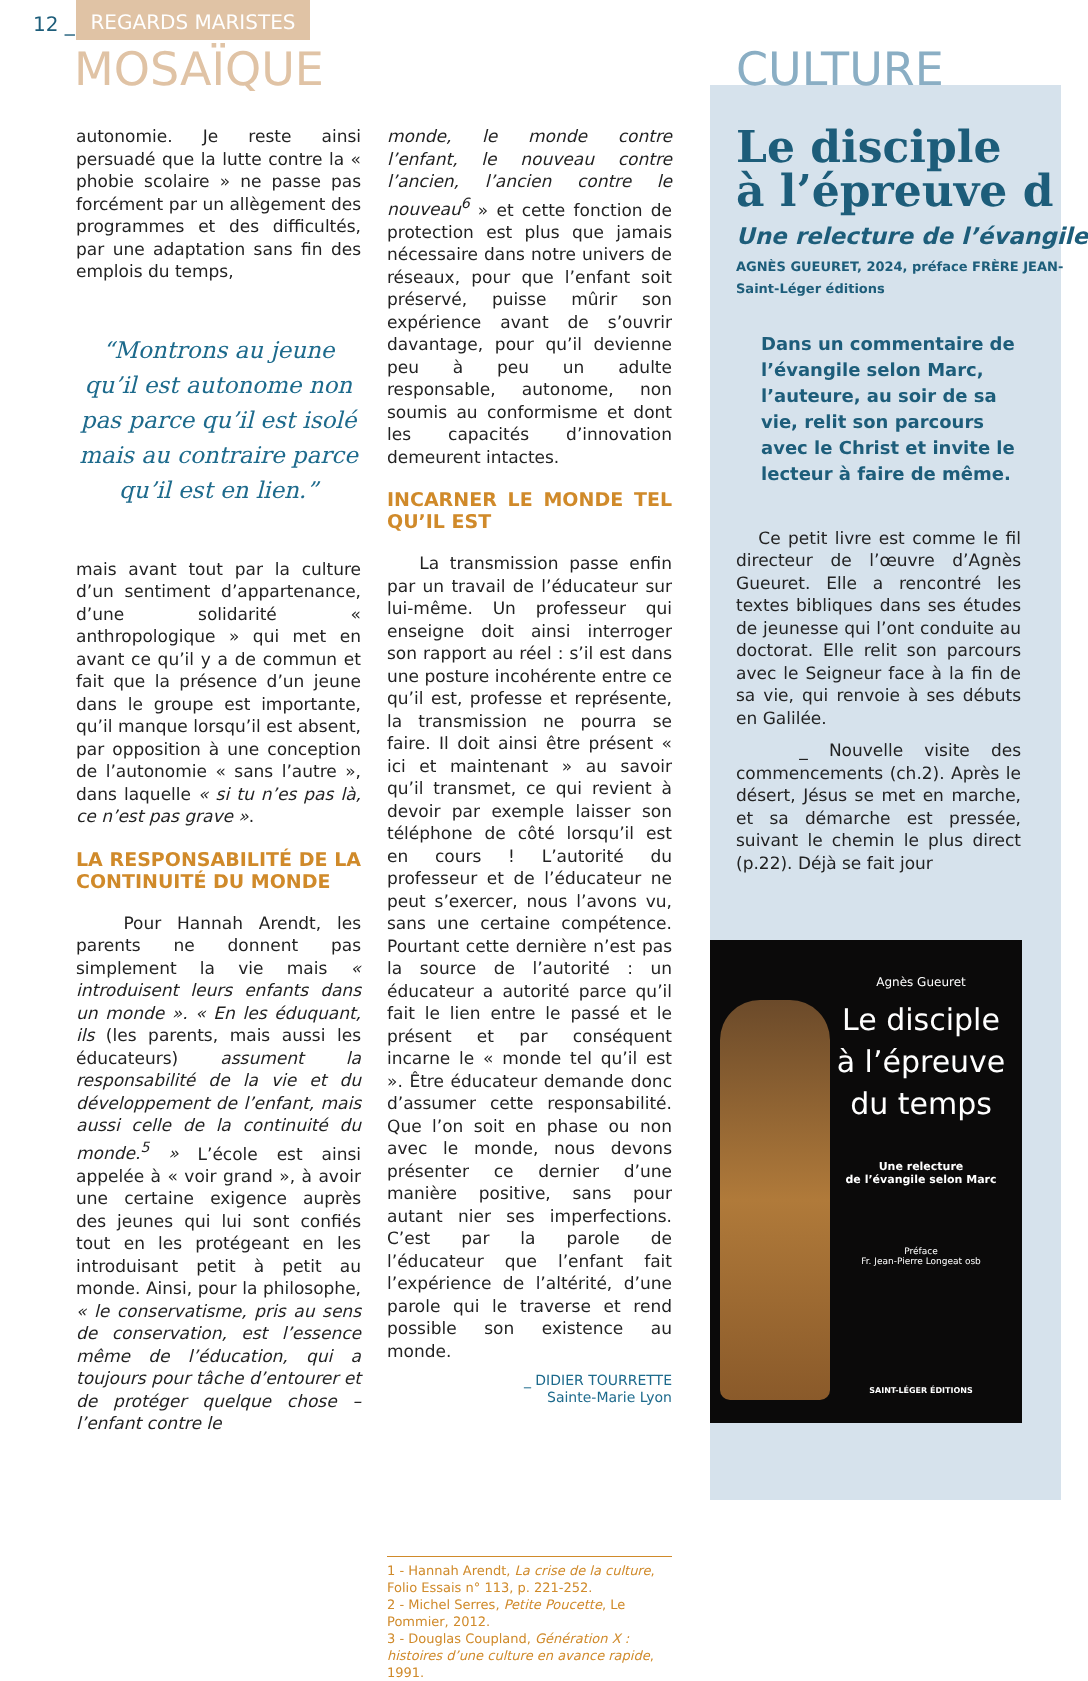12 _
REGARDS MARISTES
MOSAÏQUE CULTURE
autonomie. Je reste ainsi persuadé que la lutte contre la « phobie scolaire » ne passe pas forcément par un allègement des programmes et des difficultés, par une adaptation sans fin des emplois du temps,
“Montrons au jeune qu’il est autonome non pas parce qu’il est isolé mais au contraire parce qu’il est en lien.”
mais avant tout par la culture d’un sentiment d’appartenance, d’une solidarité « anthropologique » qui met en avant ce qu’il y a de commun et fait que la présence d’un jeune dans le groupe est importante, qu’il manque lorsqu’il est absent, par opposition à une conception de l’autonomie « sans l’autre », dans laquelle « si tu n’es pas là, ce n’est pas grave ».
LA RESPONSABILITÉ DE LA CONTINUITÉ DU MONDE
Pour Hannah Arendt, les parents ne donnent pas simplement la vie mais « introduisent leurs enfants dans un monde ». « En les éduquant, ils (les parents, mais aussi les éducateurs) assument la responsabilité de la vie et du développement de l’enfant, mais aussi celle de la continuité du monde.<sup>5</sup> » L’école est ainsi appelée à « voir grand », à avoir une certaine exigence auprès des jeunes qui lui sont confiés tout en les protégeant en les introduisant petit à petit au monde. Ainsi, pour la philosophe, « le conservatisme, pris au sens de conservation, est l’essence même de l’éducation, qui a toujours pour tâche d’entourer et de protéger quelque chose – l’enfant contre le
monde, le monde contre l’enfant, le nouveau contre l’ancien, l’ancien contre le nouveau<sup>6</sup> » et cette fonction de protection est plus que jamais nécessaire dans notre univers de réseaux, pour que l’enfant soit préservé, puisse mûrir son expérience avant de s’ouvrir davantage, pour qu’il devienne peu à peu un adulte responsable, autonome, non soumis au conformisme et dont les capacités d’innovation demeurent intactes.
INCARNER LE MONDE TEL QU’IL EST
La transmission passe enfin par un travail de l’éducateur sur lui-même. Un professeur qui enseigne doit ainsi interroger son rapport au réel : s’il est dans une posture incohérente entre ce qu’il est, professe et représente, la transmission ne pourra se faire. Il doit ainsi être présent « ici et maintenant » au savoir qu’il transmet, ce qui revient à devoir par exemple laisser son téléphone de côté lorsqu’il est en cours ! L’autorité du professeur et de l’éducateur ne peut s’exercer, nous l’avons vu, sans une certaine compétence. Pourtant cette dernière n’est pas la source de l’autorité : un éducateur a autorité parce qu’il fait le lien entre le passé et le présent et par conséquent incarne le « monde tel qu’il est ». Être éducateur demande donc d’assumer cette responsabilité. Que l’on soit en phase ou non avec le monde, nous devons présenter ce dernier d’une manière positive, sans pour autant nier ses imperfections. C’est par la parole de l’éducateur que l’enfant fait l’expérience de l’altérité, d’une parole qui le traverse et rend possible son existence au monde.
_ DIDIER TOURRETTE
Sainte-Marie Lyon
1 - Hannah Arendt, La crise de la culture, Folio Essais n° 113, p. 221-252.
2 - Michel Serres, Petite Poucette, Le Pommier, 2012.
3 - Douglas Coupland, Génération X : histoires d’une culture en avance rapide, 1991.
Le disciple
à l’épreuve d
Une relecture de l’évangile
AGNÈS GUEURET, 2024, préface FRÈRE JEAN-
Saint-Léger éditions
Dans un commentaire de l’évangile selon Marc, l’auteure, au soir de sa vie, relit son parcours avec le Christ et invite le lecteur à faire de même.
Ce petit livre est comme le fil directeur de l’œuvre d’Agnès Gueuret. Elle a rencontré les textes bibliques dans ses études de jeunesse qui l’ont conduite au doctorat. Elle relit son parcours avec le Seigneur face à la fin de sa vie, qui renvoie à ses débuts en Galilée.
_ Nouvelle visite des commencements (ch.2). Après le désert, Jésus se met en marche, et sa démarche est pressée, suivant le chemin le plus direct (p.22). Déjà se fait jour
Agnès Gueuret
Le disciple
à l’épreuve
du temps
Une relecture
de l’évangile selon Marc
Préface
Fr. Jean-Pierre Longeat osb
SAINT-LÉGER ÉDITIONS